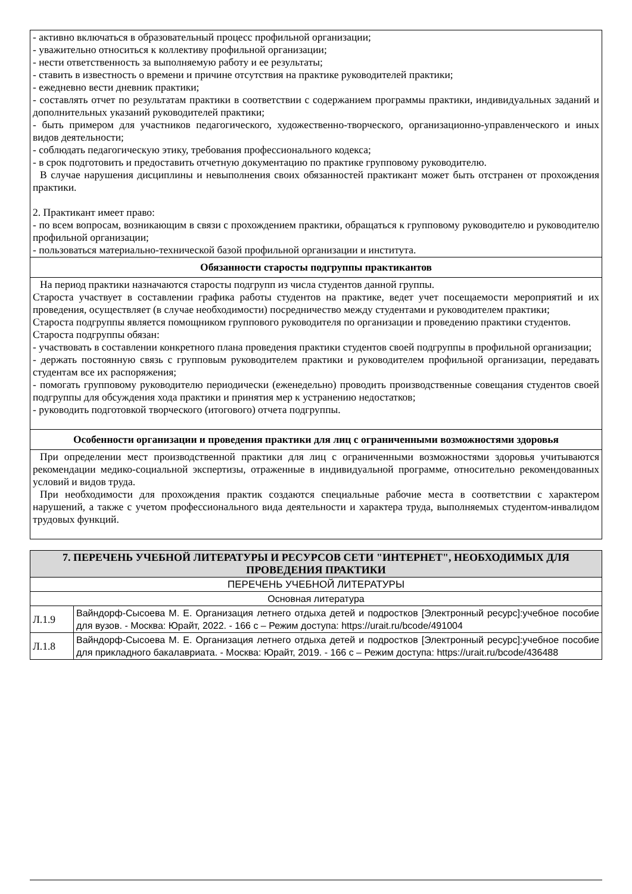| - активно включаться в образовательный процесс профильной организации; - уважительно относиться к коллективу профильной организации; - нести ответственность за выполняемую работу и ее результаты; - ставить в известность о времени и причине отсутствия на практике руководителей практики; - ежедневно вести дневник практики; - составлять отчет по результатам практики в соответствии с содержанием программы практики, индивидуальных заданий и дополнительных указаний руководителей практики; - быть примером для участников педагогического, художественно-творческого, организационно-управленческого и иных видов деятельности; - соблюдать педагогическую этику, требования профессионального кодекса; - в срок подготовить и предоставить отчетную документацию по практике групповому руководителю. В случае нарушения дисциплины и невыполнения своих обязанностей практикант может быть отстранен от прохождения практики. 2. Практикант имеет право: - по всем вопросам, возникающим в связи с прохождением практики, обращаться к групповому руководителю и руководителю профильной организации; - пользоваться материально-технической базой профильной организации и института. |
| Обязанности старосты подгруппы практикантов |
| На период практики назначаются старосты подгрупп из числа студентов данной группы. Староста участвует в составлении графика работы студентов на практике, ведет учет посещаемости мероприятий и их проведения, осуществляет (в случае необходимости) посредничество между студентами и руководителем практики; Староста подгруппы является помощником группового руководителя по организации и проведению практики студентов. Староста подгруппы обязан: - участвовать в составлении конкретного плана проведения практики студентов своей подгруппы в профильной организации; - держать постоянную связь с групповым руководителем практики и руководителем профильной организации, передавать студентам все их распоряжения; - помогать групповому руководителю периодически (еженедельно) проводить производственные совещания студентов своей подгруппы для обсуждения хода практики и принятия мер к устранению недостатков; - руководить подготовкой творческого (итогового) отчета подгруппы. |
| Особенности организации и проведения практики для лиц с ограниченными возможностями здоровья |
| При определении мест производственной практики для лиц с ограниченными возможностями здоровья учитываются рекомендации медико-социальной экспертизы, отраженные в индивидуальной программе, относительно рекомендованных условий и видов труда. При необходимости для прохождения практик создаются специальные рабочие места в соответствии с характером нарушений, а также с учетом профессионального вида деятельности и характера труда, выполняемых студентом-инвалидом трудовых функций. |
| 7. ПЕРЕЧЕНЬ УЧЕБНОЙ ЛИТЕРАТУРЫ И РЕСУРСОВ СЕТИ "ИНТЕРНЕТ", НЕОБХОДИМЫХ ДЛЯ ПРОВЕДЕНИЯ ПРАКТИКИ | |
| --- | --- |
| ПЕРЕЧЕНЬ УЧЕБНОЙ ЛИТЕРАТУРЫ | |
| Основная литература | |
| Л.1.9 | Вайндорф-Сысоева М. Е. Организация летнего отдыха детей и подростков [Электронный ресурс]:учебное пособие для вузов. - Москва: Юрайт, 2022. - 166 с – Режим доступа: https://urait.ru/bcode/491004 |
| Л.1.8 | Вайндорф-Сысоева М. Е. Организация летнего отдыха детей и подростков [Электронный ресурс]:учебное пособие для прикладного бакалавриата. - Москва: Юрайт, 2019. - 166 с – Режим доступа: https://urait.ru/bcode/436488 |